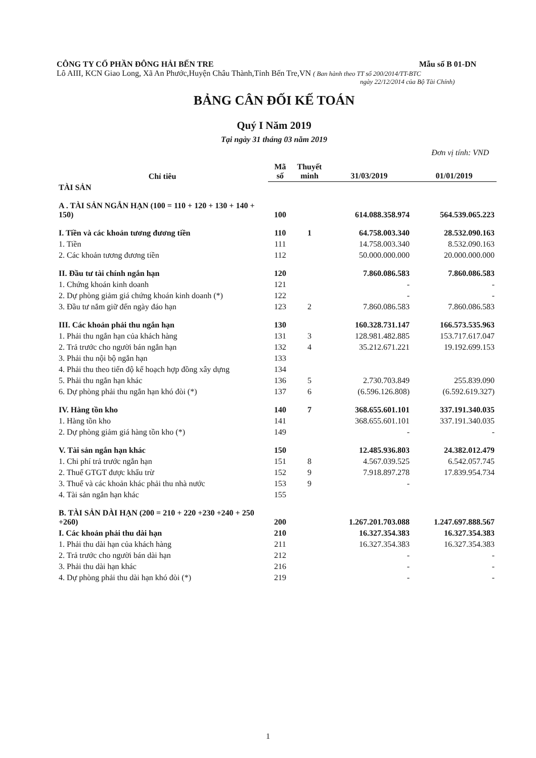CÔNG TY CỔ PHẦN ĐÔNG HẢI BẾN TRE Mẫu số B 01-DN
Lô AIII, KCN Giao Long, Xã An Phước,Huyện Châu Thành,Tỉnh Bến Tre,VN ( Ban hành theo TT số 200/2014/TT-BTC
ngày 22/12/2014 của Bộ Tài Chính)
BẢNG CÂN ĐỐI KẾ TOÁN
Quý I Năm 2019
Tại ngày 31 tháng 03 năm 2019
Đơn vị tính: VND
| Chỉ tiêu | Mã số | Thuyết minh | 31/03/2019 | 01/01/2019 |
| --- | --- | --- | --- | --- |
| TÀI SẢN | | | | |
| A . TÀI SẢN NGẮN HẠN (100 = 110 + 120 + 130 + 140 + 150) | 100 | | 614.088.358.974 | 564.539.065.223 |
| I. Tiền và các khoản tương đương tiền | 110 | 1 | 64.758.003.340 | 28.532.090.163 |
| 1. Tiền | 111 | | 14.758.003.340 | 8.532.090.163 |
| 2. Các khoản tương đương tiền | 112 | | 50.000.000.000 | 20.000.000.000 |
| II. Đầu tư tài chính ngắn hạn | 120 | | 7.860.086.583 | 7.860.086.583 |
| 1. Chứng khoán kinh doanh | 121 | | - | - |
| 2. Dự phòng giảm giá chứng khoán kinh doanh (*) | 122 | | - | - |
| 3. Đầu tư nắm giữ đến ngày đáo hạn | 123 | 2 | 7.860.086.583 | 7.860.086.583 |
| III. Các khoản phải thu ngắn hạn | 130 | | 160.328.731.147 | 166.573.535.963 |
| 1. Phải thu ngắn hạn của khách hàng | 131 | 3 | 128.981.482.885 | 153.717.617.047 |
| 2. Trả trước cho người bán ngắn hạn | 132 | 4 | 35.212.671.221 | 19.192.699.153 |
| 3. Phải thu nội bộ ngắn hạn | 133 | | | |
| 4. Phải thu theo tiến độ kế hoạch hợp đồng xây dựng | 134 | | | |
| 5. Phải thu ngắn hạn khác | 136 | 5 | 2.730.703.849 | 255.839.090 |
| 6. Dự phòng phải thu ngắn hạn khó đòi (*) | 137 | 6 | (6.596.126.808) | (6.592.619.327) |
| IV. Hàng tồn kho | 140 | 7 | 368.655.601.101 | 337.191.340.035 |
| 1. Hàng tồn kho | 141 | | 368.655.601.101 | 337.191.340.035 |
| 2. Dự phòng giảm giá hàng tồn kho (*) | 149 | | - | - |
| V. Tài sản ngắn hạn khác | 150 | | 12.485.936.803 | 24.382.012.479 |
| 1. Chi phí trả trước ngắn hạn | 151 | 8 | 4.567.039.525 | 6.542.057.745 |
| 2. Thuế GTGT được khấu trừ | 152 | 9 | 7.918.897.278 | 17.839.954.734 |
| 3. Thuế và các khoản khác phải thu nhà nước | 153 | 9 | - | |
| 4. Tài sản ngắn hạn khác | 155 | | | |
| B. TÀI SẢN DÀI HẠN (200 = 210 + 220 +230 +240 + 250 +260) | 200 | | 1.267.201.703.088 | 1.247.697.888.567 |
| I. Các khoản phải thu dài hạn | 210 | | 16.327.354.383 | 16.327.354.383 |
| 1. Phải thu dài hạn của khách hàng | 211 | | 16.327.354.383 | 16.327.354.383 |
| 2. Trả trước cho người bán dài hạn | 212 | | - | - |
| 3. Phải thu dài hạn khác | 216 | | - | - |
| 4. Dự phòng phải thu dài hạn khó đòi (*) | 219 | | - | - |
1